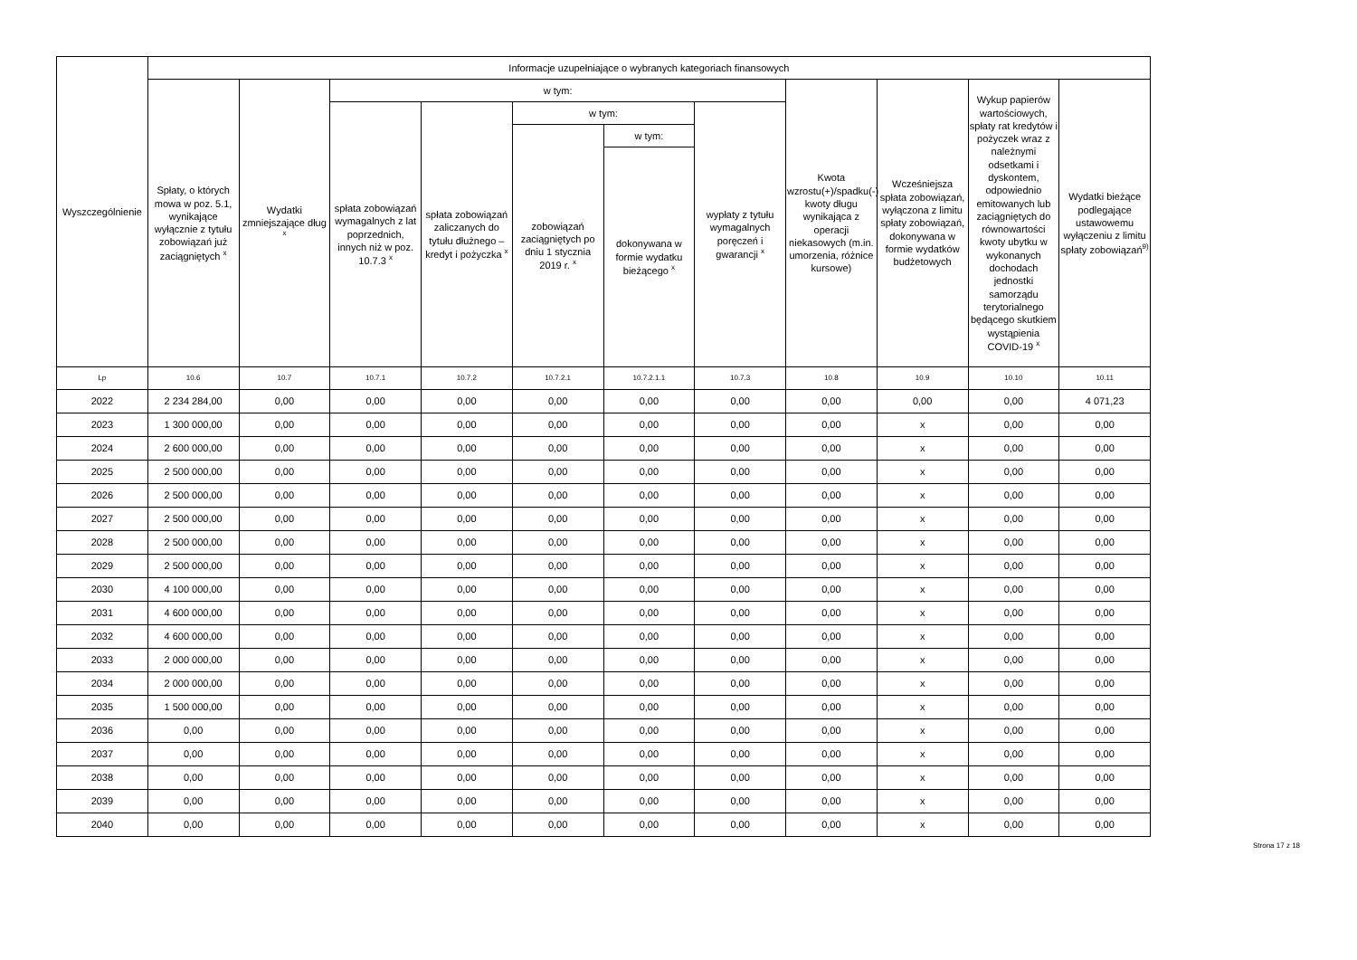| Wyszczególnienie | Informacje uzupełniające o wybranych kategoriach finansowych | | | | | | | | | | |
| --- | --- | --- | --- | --- | --- | --- | --- | --- | --- | --- | --- |
| | Spłaty, o których mowa w poz. 5.1, wynikające wyłącznie z tytułu zobowiązań już zaciągniętych <sup>x</sup> | Wydatki zmniejszające dług <sup>x</sup> | w tym: | | | | | Kwota wzrostu(+)/spadku(-) kwoty długu wynikająca z operacji niekasowych (m.in. umorzenia, różnice kursowe) | Wcześniejsza spłata zobowiązań, wyłączona z limitu spłaty zobowiązań, dokonywana w formie wydatków budżetowych | Wykup papierów wartościowych, spłaty rat kredytów i pożyczek wraz z należnymi odsetkami i dyskontem, odpowiednio emitowanych lub zaciągniętych do równowartości kwoty ubytku w wykonanych dochodach jednostki samorządu terytorialnego będącego skutkiem wystąpienia COVID-19 <sup>x</sup> | Wydatki bieżące podlegające ustawowemu wyłączeniu z limitu spłaty zobowiązań<sup>9)</sup> |
| | | | spłata zobowiązań wymagalnych z lat poprzednich, innych niż w poz. 10.7.3 <sup>x</sup> | spłata zobowiązań zaliczanych do tytułu dłużnego – kredyt i pożyczka <sup>x</sup> | w tym: | | wypłaty z tytułu wymagalnych poręczeń i gwarancji <sup>x</sup> | | | | |
| | | | | | zobowiązań zaciągniętych po dniu 1 stycznia 2019 r. <sup>x</sup> | w tym: | | | | | |
| | | | | | | dokonywana w formie wydatku bieżącego <sup>x</sup> | | | | | |
| Lp | 10.6 | 10.7 | 10.7.1 | 10.7.2 | 10.7.2.1 | 10.7.2.1.1 | 10.7.3 | 10.8 | 10.9 | 10.10 | 10.11 |
| 2022 | 2 234 284,00 | 0,00 | 0,00 | 0,00 | 0,00 | 0,00 | 0,00 | 0,00 | 0,00 | 0,00 | 4 071,23 |
| 2023 | 1 300 000,00 | 0,00 | 0,00 | 0,00 | 0,00 | 0,00 | 0,00 | 0,00 | x | 0,00 | 0,00 |
| 2024 | 2 600 000,00 | 0,00 | 0,00 | 0,00 | 0,00 | 0,00 | 0,00 | 0,00 | x | 0,00 | 0,00 |
| 2025 | 2 500 000,00 | 0,00 | 0,00 | 0,00 | 0,00 | 0,00 | 0,00 | 0,00 | x | 0,00 | 0,00 |
| 2026 | 2 500 000,00 | 0,00 | 0,00 | 0,00 | 0,00 | 0,00 | 0,00 | 0,00 | x | 0,00 | 0,00 |
| 2027 | 2 500 000,00 | 0,00 | 0,00 | 0,00 | 0,00 | 0,00 | 0,00 | 0,00 | x | 0,00 | 0,00 |
| 2028 | 2 500 000,00 | 0,00 | 0,00 | 0,00 | 0,00 | 0,00 | 0,00 | 0,00 | x | 0,00 | 0,00 |
| 2029 | 2 500 000,00 | 0,00 | 0,00 | 0,00 | 0,00 | 0,00 | 0,00 | 0,00 | x | 0,00 | 0,00 |
| 2030 | 4 100 000,00 | 0,00 | 0,00 | 0,00 | 0,00 | 0,00 | 0,00 | 0,00 | x | 0,00 | 0,00 |
| 2031 | 4 600 000,00 | 0,00 | 0,00 | 0,00 | 0,00 | 0,00 | 0,00 | 0,00 | x | 0,00 | 0,00 |
| 2032 | 4 600 000,00 | 0,00 | 0,00 | 0,00 | 0,00 | 0,00 | 0,00 | 0,00 | x | 0,00 | 0,00 |
| 2033 | 2 000 000,00 | 0,00 | 0,00 | 0,00 | 0,00 | 0,00 | 0,00 | 0,00 | x | 0,00 | 0,00 |
| 2034 | 2 000 000,00 | 0,00 | 0,00 | 0,00 | 0,00 | 0,00 | 0,00 | 0,00 | x | 0,00 | 0,00 |
| 2035 | 1 500 000,00 | 0,00 | 0,00 | 0,00 | 0,00 | 0,00 | 0,00 | 0,00 | x | 0,00 | 0,00 |
| 2036 | 0,00 | 0,00 | 0,00 | 0,00 | 0,00 | 0,00 | 0,00 | 0,00 | x | 0,00 | 0,00 |
| 2037 | 0,00 | 0,00 | 0,00 | 0,00 | 0,00 | 0,00 | 0,00 | 0,00 | x | 0,00 | 0,00 |
| 2038 | 0,00 | 0,00 | 0,00 | 0,00 | 0,00 | 0,00 | 0,00 | 0,00 | x | 0,00 | 0,00 |
| 2039 | 0,00 | 0,00 | 0,00 | 0,00 | 0,00 | 0,00 | 0,00 | 0,00 | x | 0,00 | 0,00 |
| 2040 | 0,00 | 0,00 | 0,00 | 0,00 | 0,00 | 0,00 | 0,00 | 0,00 | x | 0,00 | 0,00 |
Strona 17 z 18